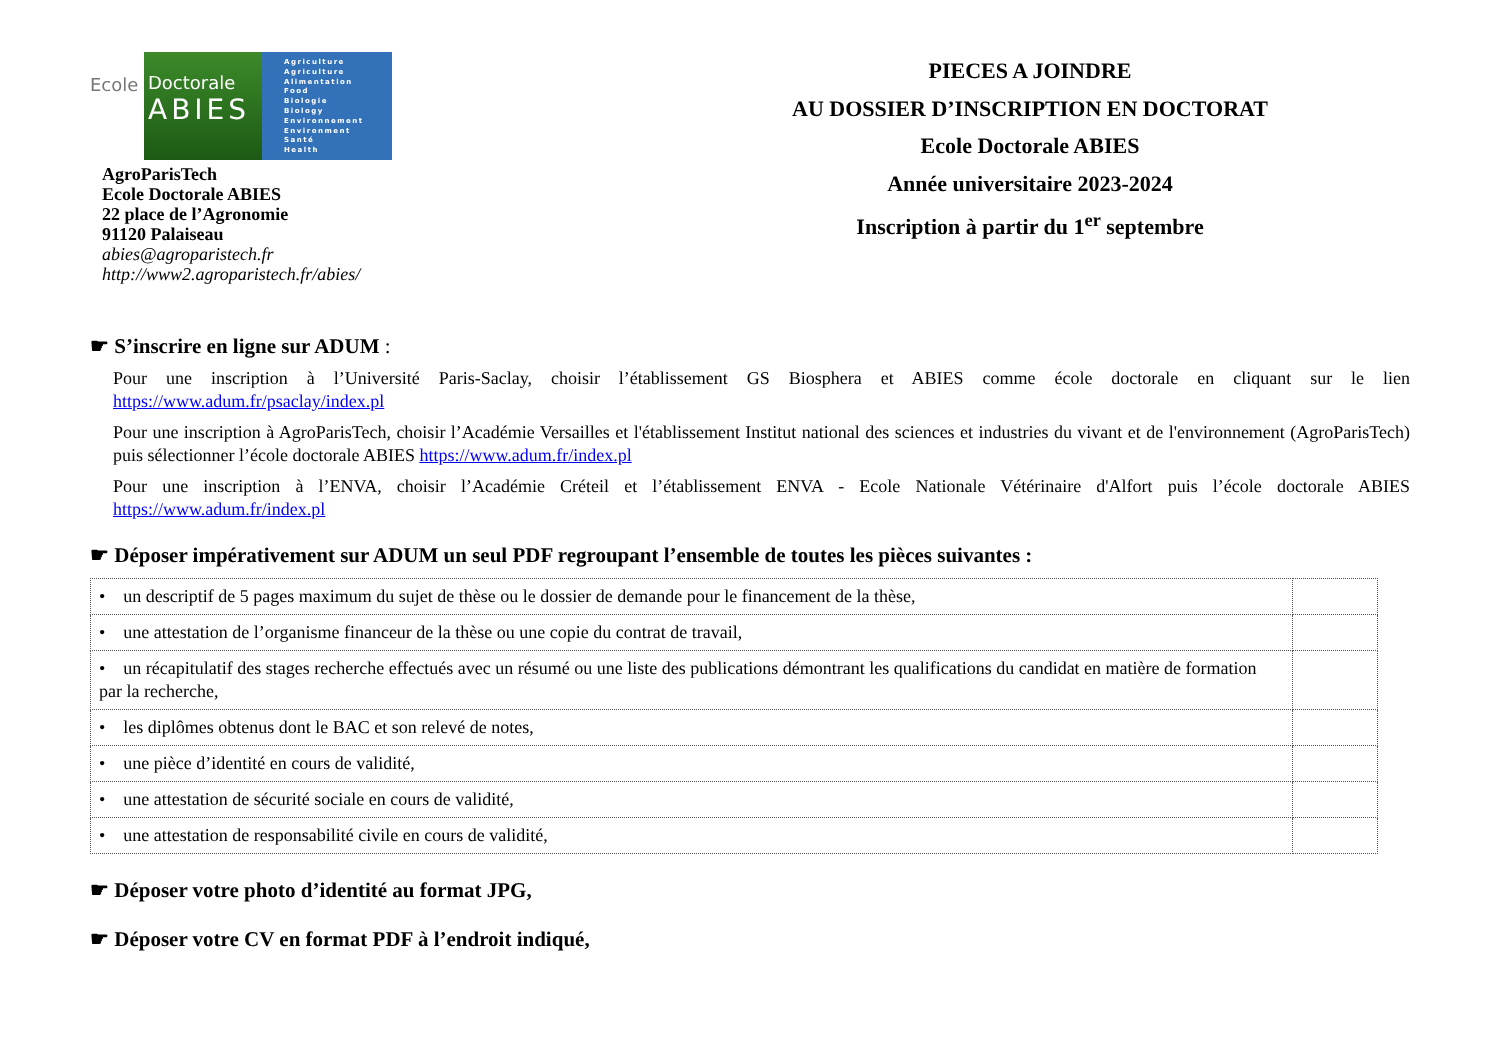Ecole Doctorale
ABIES
Agriculture
Agriculture
Alimentation
Food
Biologie
Biology
Environnement
Environment
Santé
Health
AgroParisTech
Ecole Doctorale ABIES
22 place de l’Agronomie
91120 Palaiseau
abies@agroparistech.fr
http://www2.agroparistech.fr/abies/
PIECES A JOINDRE
AU DOSSIER D’INSCRIPTION EN DOCTORAT
Ecole Doctorale ABIES
Année universitaire 2023-2024
Inscription à partir du 1<sup>er</sup> septembre
☛ S’inscrire en ligne sur ADUM :
Pour une inscription à l’Université Paris-Saclay, choisir l’établissement GS Biosphera et ABIES comme école doctorale en cliquant sur le lien https://www.adum.fr/psaclay/index.pl
Pour une inscription à AgroParisTech, choisir l’Académie Versailles et l'établissement Institut national des sciences et industries du vivant et de l'environnement (AgroParisTech) puis sélectionner l’école doctorale ABIES https://www.adum.fr/index.pl
Pour une inscription à l’ENVA, choisir l’Académie Créteil et l’établissement ENVA - Ecole Nationale Vétérinaire d'Alfort puis l’école doctorale ABIES https://www.adum.fr/index.pl
☛ Déposer impérativement sur ADUM un seul PDF regroupant l’ensemble de toutes les pièces suivantes :
| • un descriptif de 5 pages maximum du sujet de thèse ou le dossier de demande pour le financement de la thèse, | |
| • une attestation de l’organisme financeur de la thèse ou une copie du contrat de travail, | |
| • un récapitulatif des stages recherche effectués avec un résumé ou une liste des publications démontrant les qualifications du candidat en matière de formation par la recherche, | |
| • les diplômes obtenus dont le BAC et son relevé de notes, | |
| • une pièce d’identité en cours de validité, | |
| • une attestation de sécurité sociale en cours de validité, | |
| • une attestation de responsabilité civile en cours de validité, | |
☛ Déposer votre photo d’identité au format JPG,
☛ Déposer votre CV en format PDF à l’endroit indiqué,